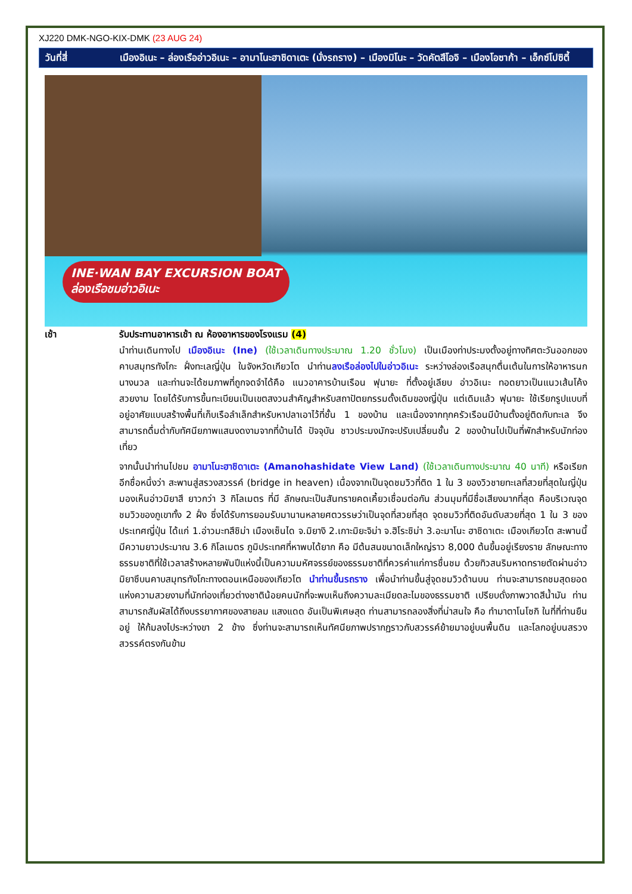XJ220 DMK-NGO-KIX-DMK (23 AUG 24)
วันที่สี่ เมืองอิเนะ – ล่องเรืออ่าวอิเนะ – อามาโนะฮาชิดาเตะ (นั่งรถราง) – เมืองมิโนะ – วัดคัตสึโอจิ – เมืองโอซาก้า – เอ็กซ์โปซิตี้
INE·WAN BAY EXCURSION BOAT
ล่องเรือชมอ่าวอิเนะ
เช้า รับประทานอาหารเช้า ณ ห้องอาหารของโรงแรม (4)
นำท่านเดินทางไป เมืองอิเนะ (Ine) (ใช้เวลาเดินทางประมาณ 1.20 ชั่วโมง) เป็นเมืองท่าประมงตั้งอยู่ทางทิศตะวันออกของคาบสมุทรทังโกะ ฝั่งทะเลญี่ปุ่น ในจังหวัดเกียวโต นำท่านลงเรือล่องไปในอ่าวอิเนะ ระหว่างล่องเรือสนุกตื่นเต้นในการให้อาหารนกนางนวล และท่านจะได้ชมภาพที่ถูกจดจำได้คือ แนวอาคารบ้านเรือน ฟุนายะ ที่ตั้งอยู่เลียบ อ่าวอิเนะ ทอดยาวเป็นแนวเส้นโค้งสวยงาม โดยได้รับการขึ้นทะเบียนเป็นเขตสงวนสำคัญสำหรับสถาปัตยกรรมดั้งเดิมของญี่ปุ่น แต่เดิมแล้ว ฟุนายะ ใช้เรียกรูปแบบที่อยู่อาศัยแบบสร้างพื้นที่เก็บเรือลำเล็กสำหรับหาปลาเอาไว้ที่ชั้น 1 ของบ้าน และเนื่องจากทุกครัวเรือนมีบ้านตั้งอยู่ติดกับทะเล จึงสามารถดื่มด่ำกับทัศนียภาพแสนงดงามจากที่บ้านได้ ปัจจุบัน ชาวประมงมักจะปรับเปลี่ยนชั้น 2 ของบ้านไปเป็นที่พักสำหรับนักท่องเที่ยว
จากนั้นนำท่านไปชม อามาโนะฮาชิดาเตะ (Amanohashidate View Land) (ใช้เวลาเดินทางประมาณ 40 นาที) หรือเรียกอีกชื่อหนึ่งว่า สะพานสู่สรวงสวรรค์ (bridge in heaven) เนื่องจากเป็นจุดชมวิวที่ติด 1 ใน 3 ของวิวชายทะเลที่สวยที่สุดในญี่ปุ่น มองเห็นอ่าวมิยาสึ ยาวกว่า 3 กิโลเมตร ที่มี ลักษณะเป็นสันทรายคดเคี้ยวเชื่อมต่อกัน ส่วนมุมที่มีชื่อเสียงมากที่สุด คือบริเวณจุดชมวิวของภูเขาทั้ง 2 ฝั่ง ซึ่งได้รับการยอมรับมานานหลายศตวรรษว่าเป็นจุดที่สวยที่สุด จุดชมวิวที่ติดอันดับสวยที่สุด 1 ใน 3 ของประเทศญี่ปุ่น ได้แก่ 1.อ่าวมะทสึชิม่า เมืองเซ็นได จ.มิยางิ 2.เกาะมิยะจิม่า จ.ฮิโระชิม่า 3.อะมาโนะ ฮาชิดาเตะ เมืองเกียวโต สะพานนี้มีความยาวประมาณ 3.6 กิโลเมตร ภูมิประเทศที่หาพบได้ยาก คือ มีต้นสนขนาดเล็กใหญ่ราว 8,000 ต้นขึ้นอยู่เรียงราย ลักษณะทางธรรมชาติที่ใช้เวลาสร้างหลายพันปีแห่งนี้เป็นความมหัศจรรย์ของธรรมชาติที่ควรค่าแก่การชื่นชม ด้วยทิวสนริมหาดทรายตัดผ่านอ่าวมิยาซึบนคาบสมุทรทังโกะทางตอนเหนือของเกียวโต นำท่านขึ้นรถราง เพื่อนำท่านขึ้นสู่จุดชมวิวด้านบน ท่านจะสามารถชมสุดยอดแห่งความสวยงามที่นักท่องเที่ยวต่างชาติน้อยคนนักที่จะพบเห็นถึงความละเมียดละไมของธรรมชาติ เปรียบดั่งภาพวาดสีน้ำมัน ท่านสามารถสัมผัสได้ถึงบรรยากาศของสายลม แสงแดด อันเป็นพิเศษสุด ท่านสามารถลองสิ่งที่น่าสนใจ คือ ทำมาตาโนโซกิ ในที่ที่ท่านยืนอยู่ ให้ก้มลงไประหว่างขา 2 ข้าง ซึ่งท่านจะสามารถเห็นทัศนียภาพปรากฏราวกับสวรรค์ย้ายมาอยู่บนพื้นดิน และโลกอยู่บนสรวงสวรรค์ตรงกันข้าม